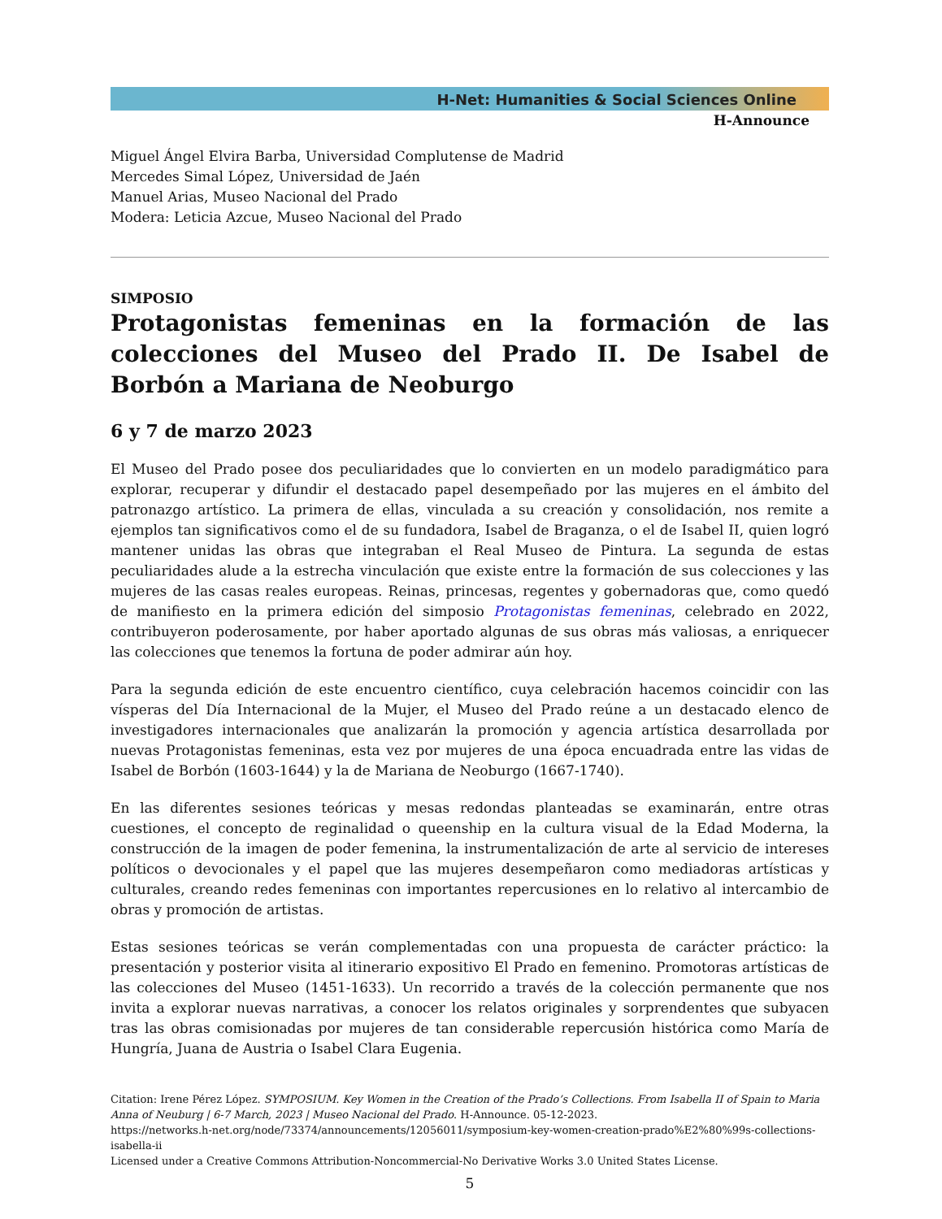H-Net: Humanities & Social Sciences Online
H-Announce
Miguel Ángel Elvira Barba, Universidad Complutense de Madrid
Mercedes Simal López, Universidad de Jaén
Manuel Arias, Museo Nacional del Prado
Modera: Leticia Azcue, Museo Nacional del Prado
SIMPOSIO
Protagonistas femeninas en la formación de las colecciones del Museo del Prado II. De Isabel de Borbón a Mariana de Neoburgo
6 y 7 de marzo 2023
El Museo del Prado posee dos peculiaridades que lo convierten en un modelo paradigmático para explorar, recuperar y difundir el destacado papel desempeñado por las mujeres en el ámbito del patronazgo artístico. La primera de ellas, vinculada a su creación y consolidación, nos remite a ejemplos tan significativos como el de su fundadora, Isabel de Braganza, o el de Isabel II, quien logró mantener unidas las obras que integraban el Real Museo de Pintura. La segunda de estas peculiaridades alude a la estrecha vinculación que existe entre la formación de sus colecciones y las mujeres de las casas reales europeas. Reinas, princesas, regentes y gobernadoras que, como quedó de manifiesto en la primera edición del simposio Protagonistas femeninas, celebrado en 2022, contribuyeron poderosamente, por haber aportado algunas de sus obras más valiosas, a enriquecer las colecciones que tenemos la fortuna de poder admirar aún hoy.
Para la segunda edición de este encuentro científico, cuya celebración hacemos coincidir con las vísperas del Día Internacional de la Mujer, el Museo del Prado reúne a un destacado elenco de investigadores internacionales que analizarán la promoción y agencia artística desarrollada por nuevas Protagonistas femeninas, esta vez por mujeres de una época encuadrada entre las vidas de Isabel de Borbón (1603-1644) y la de Mariana de Neoburgo (1667-1740).
En las diferentes sesiones teóricas y mesas redondas planteadas se examinarán, entre otras cuestiones, el concepto de reginalidad o queenship en la cultura visual de la Edad Moderna, la construcción de la imagen de poder femenina, la instrumentalización de arte al servicio de intereses políticos o devocionales y el papel que las mujeres desempeñaron como mediadoras artísticas y culturales, creando redes femeninas con importantes repercusiones en lo relativo al intercambio de obras y promoción de artistas.
Estas sesiones teóricas se verán complementadas con una propuesta de carácter práctico: la presentación y posterior visita al itinerario expositivo El Prado en femenino. Promotoras artísticas de las colecciones del Museo (1451-1633). Un recorrido a través de la colección permanente que nos invita a explorar nuevas narrativas, a conocer los relatos originales y sorprendentes que subyacen tras las obras comisionadas por mujeres de tan considerable repercusión histórica como María de Hungría, Juana de Austria o Isabel Clara Eugenia.
Citation: Irene Pérez López. SYMPOSIUM. Key Women in the Creation of the Prado’s Collections. From Isabella II of Spain to Maria Anna of Neuburg | 6-7 March, 2023 | Museo Nacional del Prado. H-Announce. 05-12-2023.
https://networks.h-net.org/node/73374/announcements/12056011/symposium-key-women-creation-prado%E2%80%99s-collections-isabella-ii
Licensed under a Creative Commons Attribution-Noncommercial-No Derivative Works 3.0 United States License.
5